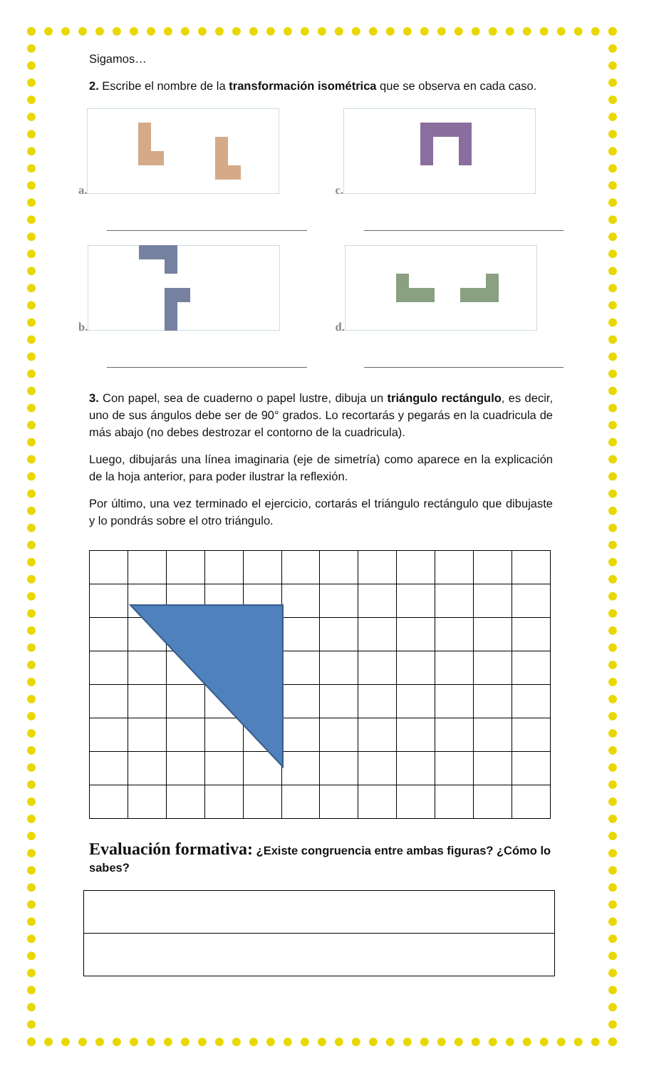Sigamos…
2. Escribe el nombre de la transformación isométrica que se observa en cada caso.
a.
c.
b.
d.
3. Con papel, sea de cuaderno o papel lustre, dibuja un triángulo rectángulo, es decir, uno de sus ángulos debe ser de 90° grados. Lo recortarás y pegarás en la cuadricula de más abajo (no debes destrozar el contorno de la cuadricula).
Luego, dibujarás una línea imaginaria (eje de simetría) como aparece en la explicación de la hoja anterior, para poder ilustrar la reflexión.
Por último, una vez terminado el ejercicio, cortarás el triángulo rectángulo que dibujaste y lo pondrás sobre el otro triángulo.
Evaluación formativa:
¿Existe congruencia entre ambas figuras? ¿Cómo lo sabes?